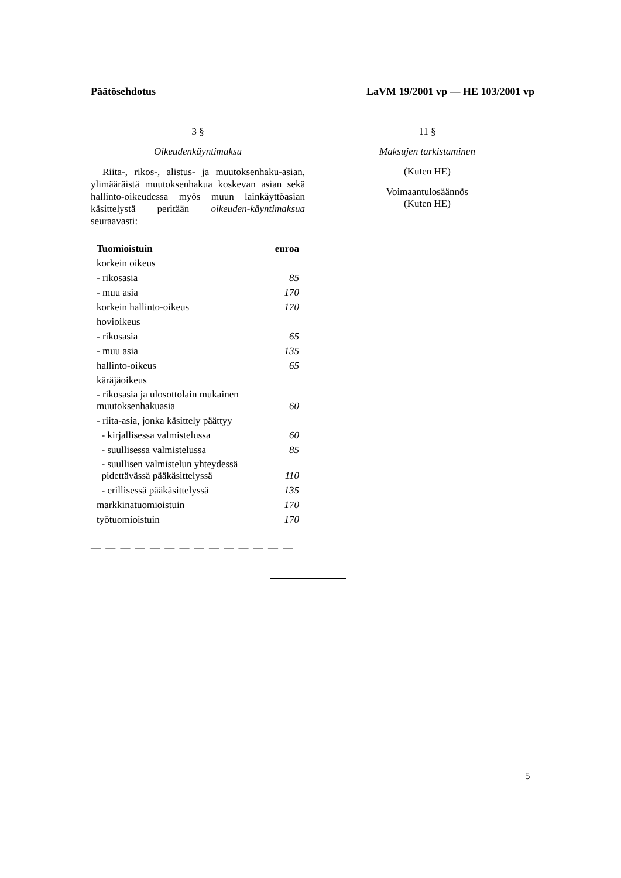Päätösehdotus LaVM 19/2001 vp — HE 103/2001 vp
3 §
Oikeudenkäyntimaksu
Riita-, rikos-, alistus- ja muutoksenhaku-asian, ylimääräistä muutoksenhakua koskevan asian sekä hallinto-oikeudessa myös muun lainkäyttöasian käsittelystä peritään oikeuden-käyntimaksua seuraavasti:
| Tuomioistuin | euroa |
| --- | --- |
| korkein oikeus | |
| - rikosasia | 85 |
| - muu asia | 170 |
| korkein hallinto-oikeus | 170 |
| hovioikeus | |
| - rikosasia | 65 |
| - muu asia | 135 |
| hallinto-oikeus | 65 |
| käräjäoikeus | |
| - rikosasia ja ulosottolain mukainen muutoksenhakuasia | 60 |
| - riita-asia, jonka käsittely päättyy | |
| - kirjallisessa valmistelussa | 60 |
| - suullisessa valmistelussa | 85 |
| - suullisen valmistelun yhteydessä pidettävässä pääkäsittelyssä | 110 |
| - erillisessä pääkäsittelyssä | 135 |
| markkinatuomioistuin | 170 |
| työtuomioistuin | 170 |
— — — — — — — — — — — — — —
11 §
Maksujen tarkistaminen
(Kuten HE)
Voimaantulosäännös
(Kuten HE)
5